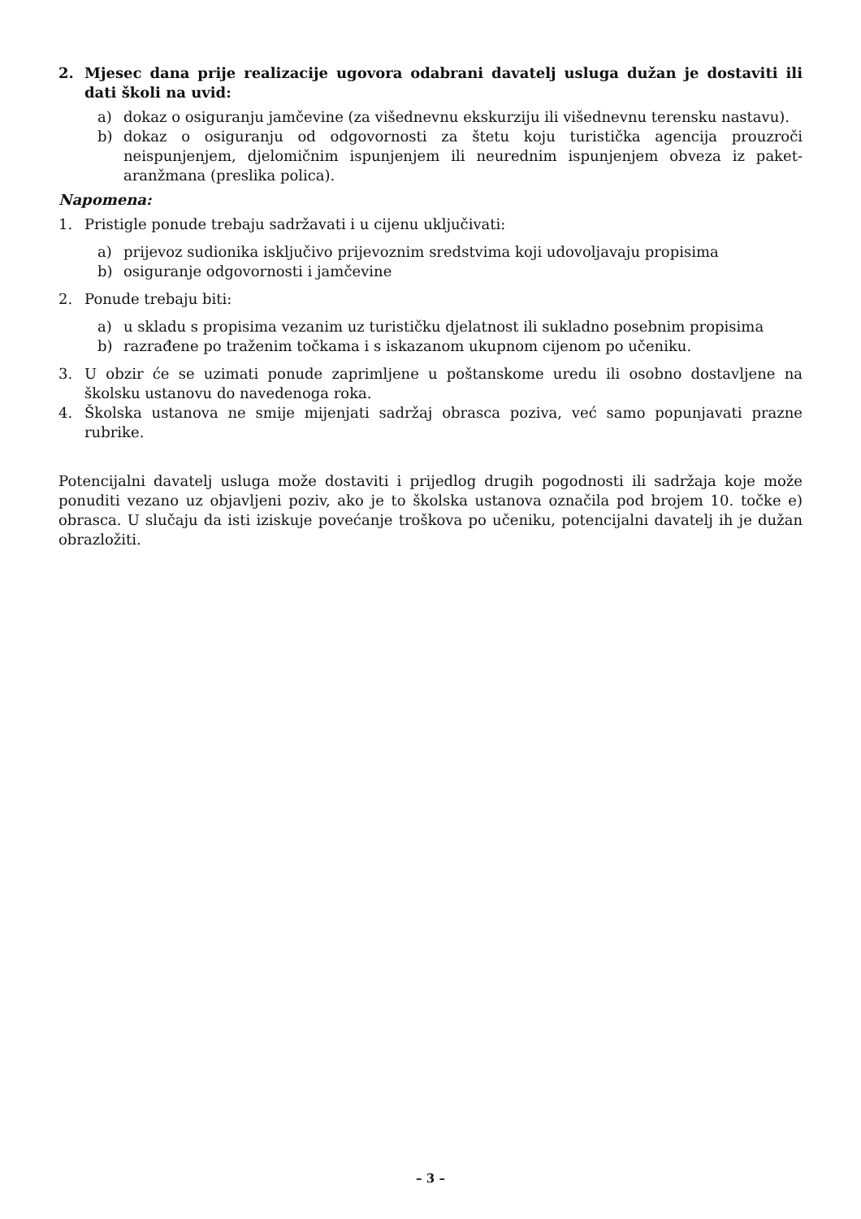2. Mjesec dana prije realizacije ugovora odabrani davatelj usluga dužan je dostaviti ili dati školi na uvid:
a) dokaz o osiguranju jamčevine (za višednevnu ekskurziju ili višednevnu terensku nastavu).
b) dokaz o osiguranju od odgovornosti za štetu koju turistička agencija prouzroči neispunjenjem, djelomičnim ispunjenjem ili neurednim ispunjenjem obveza iz paket-aranžmana (preslika polica).
Napomena:
1. Pristigle ponude trebaju sadržavati i u cijenu uključivati:
a) prijevoz sudionika isključivo prijevoznim sredstvima koji udovoljavaju propisima
b) osiguranje odgovornosti i jamčevine
2. Ponude trebaju biti:
a) u skladu s propisima vezanim uz turističku djelatnost ili sukladno posebnim propisima
b) razrađene po traženim točkama i s iskazanom ukupnom cijenom po učeniku.
3. U obzir će se uzimati ponude zaprimljene u poštanskome uredu ili osobno dostavljene na školsku ustanovu do navedenoga roka.
4. Školska ustanova ne smije mijenjati sadržaj obrasca poziva, već samo popunjavati prazne rubrike.
Potencijalni davatelj usluga može dostaviti i prijedlog drugih pogodnosti ili sadržaja koje može ponuditi vezano uz objavljeni poziv, ako je to školska ustanova označila pod brojem 10. točke e) obrasca. U slučaju da isti iziskuje povećanje troškova po učeniku, potencijalni davatelj ih je dužan obrazložiti.
– 3 –